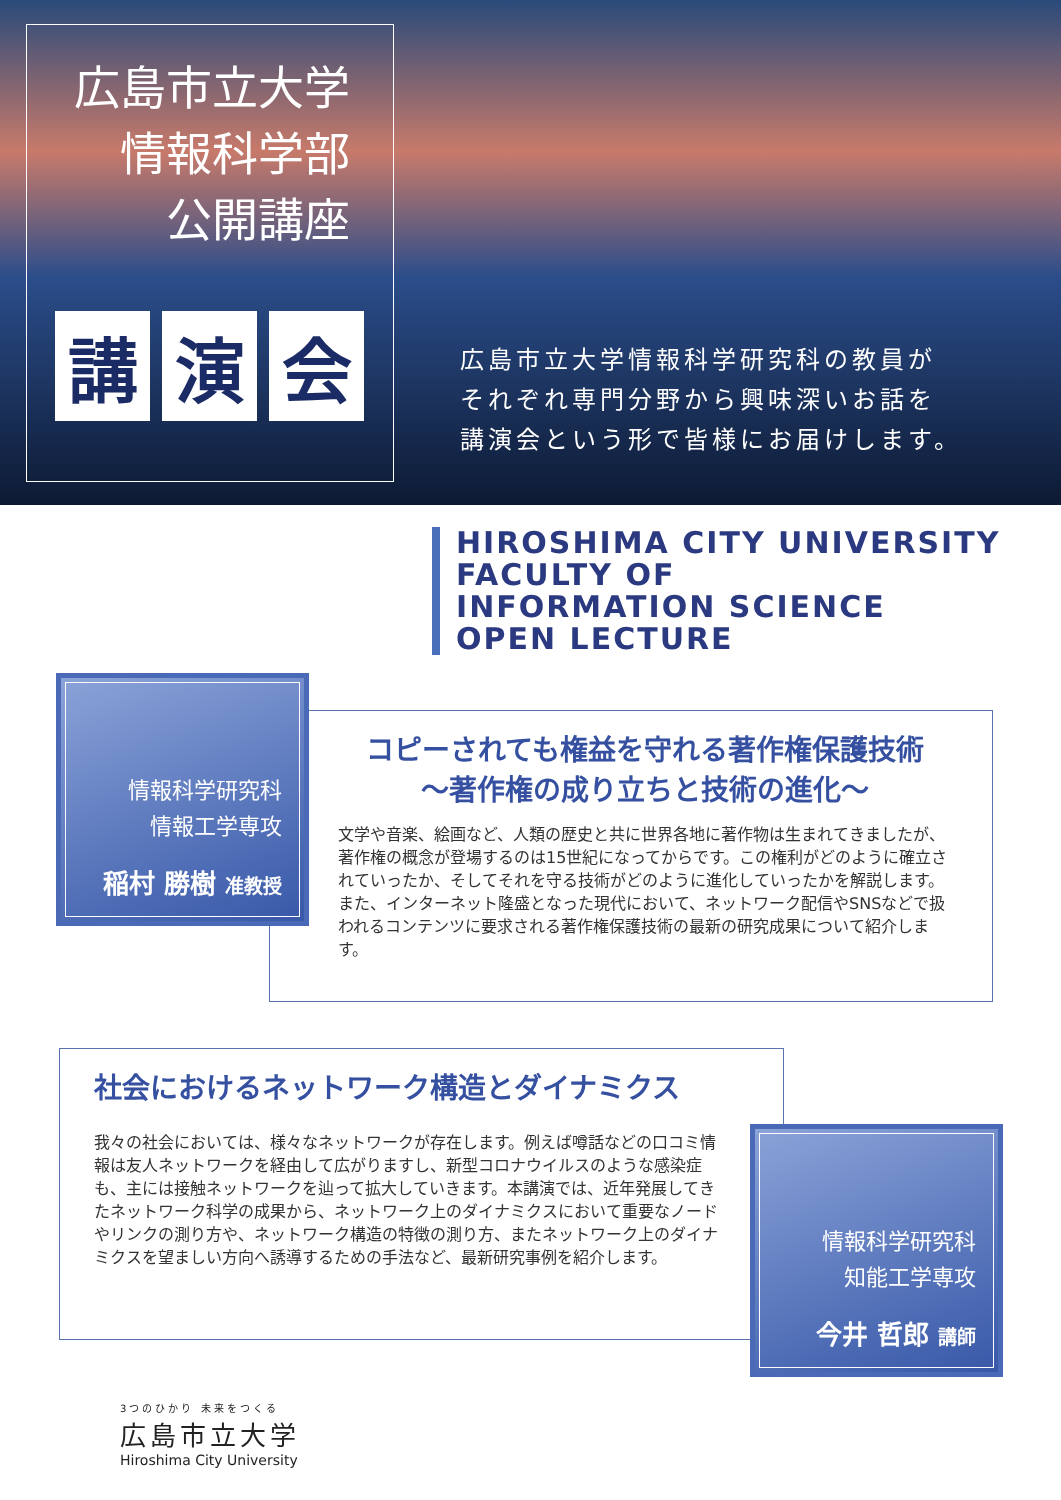広島市立大学
情報科学部
公開講座
講演 会
広島市立大学情報科学研究科の教員が
それぞれ専門分野から興味深いお話を
講演会という形で皆様にお届けします。
HIROSHIMA CITY UNIVERSITY
FACULTY OF
INFORMATION SCIENCE
OPEN LECTURE
コピーされても権益を守れる著作権保護技術
～著作権の成り立ちと技術の進化～
文学や音楽、絵画など、人類の歴史と共に世界各地に著作物は生まれてきましたが、著作権の概念が登場するのは15世紀になってからです。この権利がどのように確立されていったか、そしてそれを守る技術がどのように進化していったかを解説します。また、インターネット隆盛となった現代において、ネットワーク配信やSNSなどで扱われるコンテンツに要求される著作権保護技術の最新の研究成果について紹介します。
情報科学研究科
情報工学専攻
稲村 勝樹 准教授
社会におけるネットワーク構造とダイナミクス
我々の社会においては、様々なネットワークが存在します。例えば噂話などの口コミ情報は友人ネットワークを経由して広がりますし、新型コロナウイルスのような感染症も、主には接触ネットワークを辿って拡大していきます。本講演では、近年発展してきたネットワーク科学の成果から、ネットワーク上のダイナミクスにおいて重要なノードやリンクの測り方や、ネットワーク構造の特徴の測り方、またネットワーク上のダイナミクスを望ましい方向へ誘導するための手法など、最新研究事例を紹介します。
情報科学研究科
知能工学専攻
今井 哲郎 講師
3つのひかり 未来をつくる
広島市立大学
Hiroshima City University